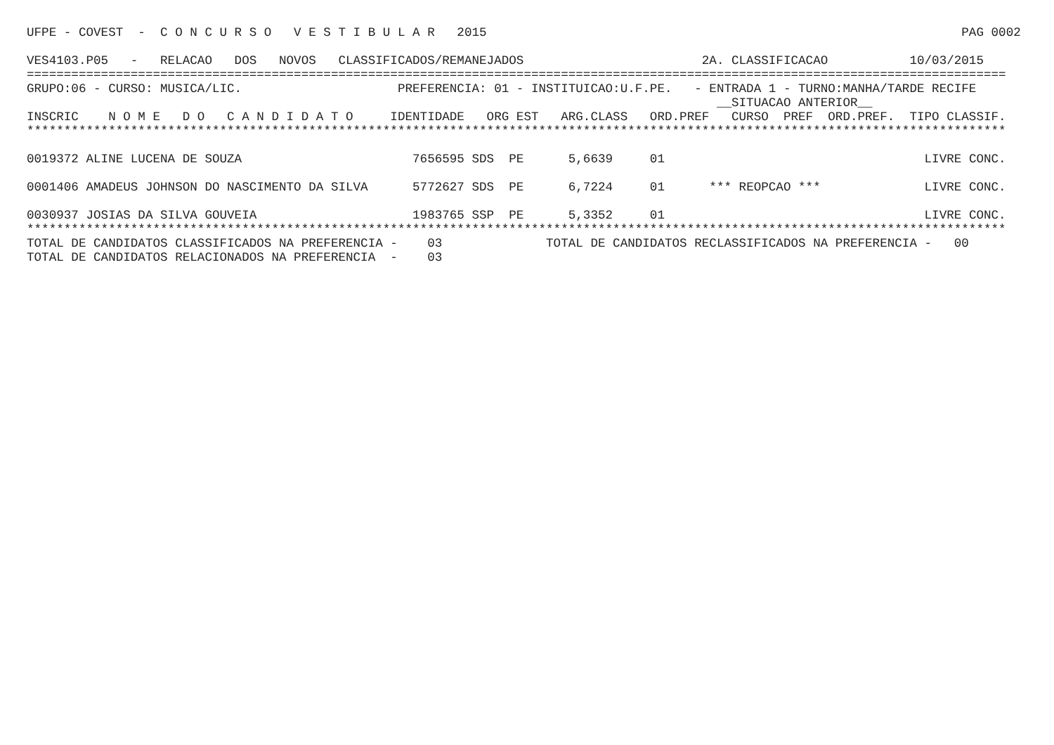UFPE - COVEST  -  C O N C U R S O   V E S T I B U L A R   2015                                                                PAG 0002

VES4103.P05   -   RELACAO   DOS   NOVOS   CLASSIFICADOS/REMANEJADOS                        2A. CLASSIFICACAO           10/03/2015
====================================================================================================================================
GRUPO:06 - CURSO: MUSICA/LIC.                     PREFERENCIA: 01 - INSTITUICAO:U.F.PE.   - ENTRADA 1 - TURNO:MANHA/TARDE RECIFE
                                                                                             __SITUACAO ANTERIOR__
INSCRIC    N O M E   D O   C A N D I D A T O     IDENTIDADE   ORG EST   ARG.CLASS   ORD.PREF   CURSO  PREF  ORD.PREF.  TIPO CLASSIF.
************************************************************************************************************************************
| 0019372 ALINE LUCENA DE SOUZA | 7656595 SDS PE 5,6639 01 | | LIVRE CONC. |
| 0001406 AMADEUS JOHNSON DO NASCIMENTO DA SILVA | 5772627 SDS PE 6,7224 01 | *** REOPCAO *** | LIVRE CONC. |
| 0030937 JOSIAS DA SILVA GOUVEIA | 1983765 SSP PE 5,3352 01 | | LIVRE CONC. |
************************************************************************************************************************************
TOTAL DE CANDIDATOS CLASSIFICADOS NA PREFERENCIA -    03              TOTAL DE CANDIDATOS RECLASSIFICADOS NA PREFERENCIA -   00
TOTAL DE CANDIDATOS RELACIONADOS NA PREFERENCIA  -    03